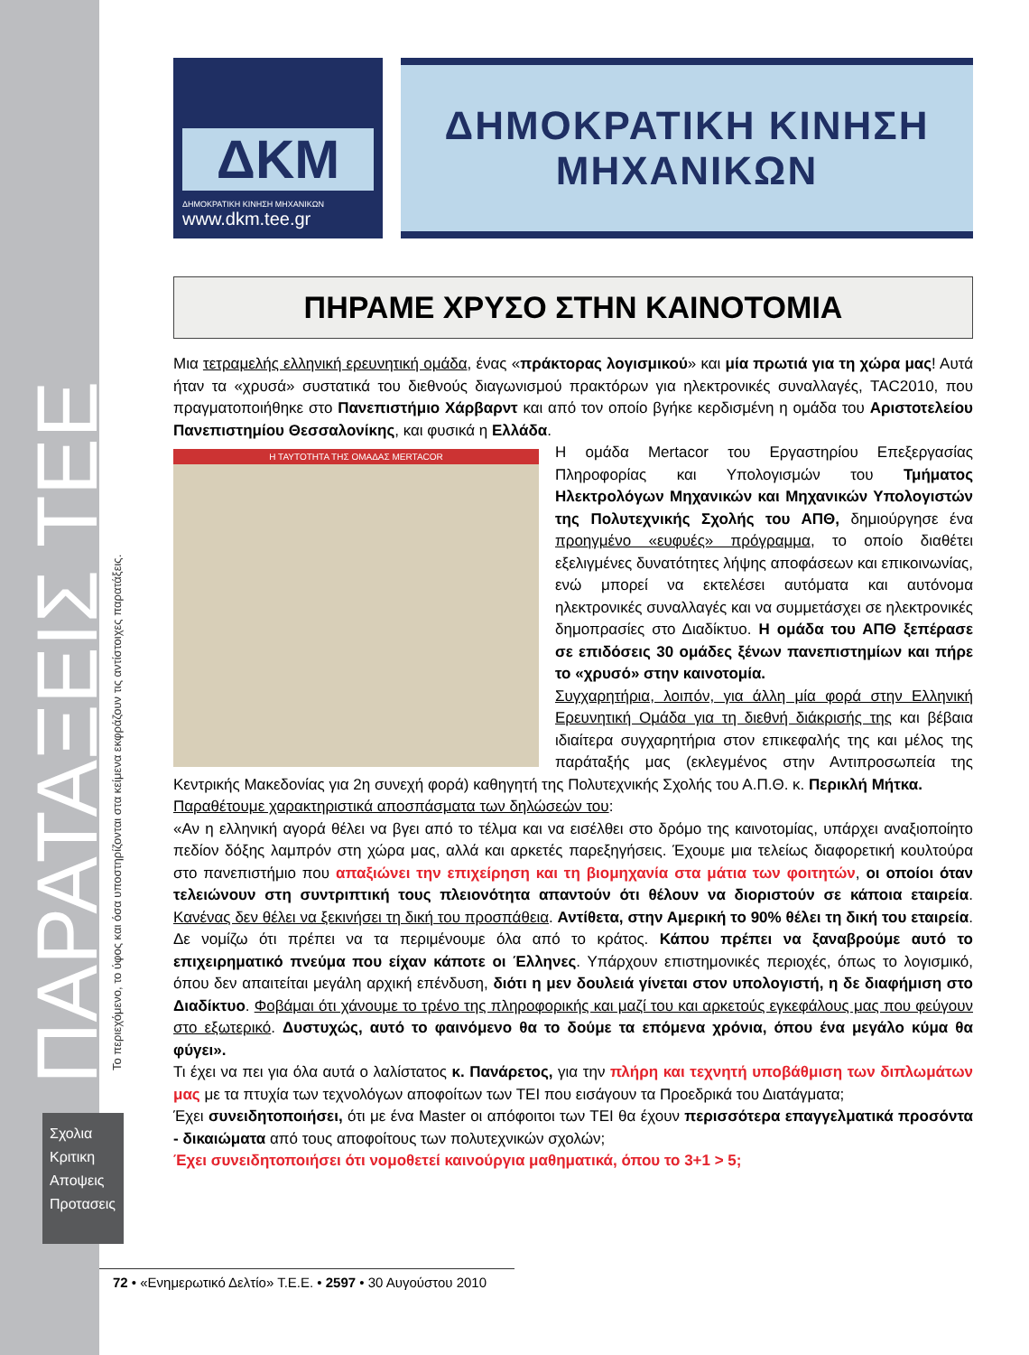ΠΑΡΑΤΑΞΕΙΣ ΤΕΕ
Το περιεχόμενο, το ύφος και όσα υποστηρίζονται στα κείμενα εκφράζουν τις αντίστοιχες παρατάξεις.
Σχολια
Κριτικη
Απoψεις
Προτασεις
ΔΚΜ
ΔΗΜΟΚΡΑΤΙΚΗ ΚΙΝΗΣΗ ΜΗΧΑΝΙΚΩΝ
www.dkm.tee.gr
ΔΗΜΟΚΡΑΤΙΚΗ ΚΙΝΗΣΗ
ΜΗΧΑΝΙΚΩΝ
ΠΗΡΑΜΕ ΧΡΥΣΟ ΣΤΗΝ ΚΑΙΝΟΤΟΜΙΑ
Μια τετραμελής ελληνική ερευνητική ομάδα, ένας «πράκτορας λογισμικού» και μία πρωτιά για τη χώρα μας! Αυτά ήταν τα «χρυσά» συστατικά του διεθνούς διαγωνισμού πρακτόρων για ηλεκτρονικές συναλλαγές, TAC2010, που πραγματοποιήθηκε στο Πανεπιστήμιο Χάρβαρντ και από τον οποίο βγήκε κερδισμένη η ομάδα του Αριστοτελείου Πανεπιστημίου Θεσσαλονίκης, και φυσικά η Ελλάδα.
Η ΤΑΥΤΟΤΗΤΑ ΤΗΣ ΟΜΑΔΑΣ MERTACOR
Η ομάδα Mertacor του Εργαστηρίου Επεξεργασίας Πληροφορίας και Υπολογισμών του Τμήματος Ηλεκτρολόγων Μηχανικών και Μηχανικών Υπολογιστών της Πολυτεχνικής Σχολής του ΑΠΘ, δημιούργησε ένα προηγμένο «ευφυές» πρόγραμμα, το οποίο διαθέτει εξελιγμένες δυνατότητες λήψης αποφάσεων και επικοινωνίας, ενώ μπορεί να εκτελέσει αυτόματα και αυτόνομα ηλεκτρονικές συναλλαγές και να συμμετάσχει σε ηλεκτρονικές δημοπρασίες στο Διαδίκτυο. Η ομάδα του ΑΠΘ ξεπέρασε σε επιδόσεις 30 ομάδες ξένων πανεπιστημίων και πήρε το «χρυσό» στην καινοτομία.
Συγχαρητήρια, λοιπόν, για άλλη μία φορά στην Ελληνική Ερευνητική Ομάδα για τη διεθνή διάκρισής της και βέβαια ιδιαίτερα συγχαρητήρια στον επικεφαλής της και μέλος της παράταξής μας (εκλεγμένος στην Αντιπροσωπεία της Κεντρικής Μακεδονίας για 2η συνεχή φορά) καθηγητή της Πολυτεχνικής Σχολής του Α.Π.Θ. κ. Περικλή Μήτκα.
Παραθέτουμε χαρακτηριστικά αποσπάσματα των δηλώσεών του:
«Αν η ελληνική αγορά θέλει να βγει από το τέλμα και να εισέλθει στο δρόμο της καινοτομίας, υπάρχει αναξιοποίητο πεδίον δόξης λαμπρόν στη χώρα μας, αλλά και αρκετές παρεξηγήσεις. Έχουμε μια τελείως διαφορετική κουλτούρα στο πανεπιστήμιο που απαξιώνει την επιχείρηση και τη βιομηχανία στα μάτια των φοιτητών, οι οποίοι όταν τελειώνουν στη συντριπτική τους πλειονότητα απαντούν ότι θέλουν να διοριστούν σε κάποια εταιρεία. Κανένας δεν θέλει να ξεκινήσει τη δική του προσπάθεια. Αντίθετα, στην Αμερική το 90% θέλει τη δική του εταιρεία. Δε νομίζω ότι πρέπει να τα περιμένουμε όλα από το κράτος. Κάπου πρέπει να ξαναβρούμε αυτό το επιχειρηματικό πνεύμα που είχαν κάποτε οι Έλληνες. Υπάρχουν επιστημονικές περιοχές, όπως το λογισμικό, όπου δεν απαιτείται μεγάλη αρχική επένδυση, διότι η μεν δουλειά γίνεται στον υπολογιστή, η δε διαφήμιση στο Διαδίκτυο. Φοβάμαι ότι χάνουμε το τρένο της πληροφορικής και μαζί του και αρκετούς εγκεφάλους μας που φεύγουν στο εξωτερικό. Δυστυχώς, αυτό το φαινόμενο θα το δούμε τα επόμενα χρόνια, όπου ένα μεγάλο κύμα θα φύγει».
Τι έχει να πει για όλα αυτά ο λαλίστατος κ. Πανάρετος, για την πλήρη και τεχνητή υποβάθμιση των διπλωμάτων μας με τα πτυχία των τεχνολόγων αποφοίτων των ΤΕΙ που εισάγουν τα Προεδρικά του Διατάγματα;
Έχει συνειδητοποιήσει, ότι με ένα Master οι απόφοιτοι των ΤΕΙ θα έχουν περισσότερα επαγγελματικά προσόντα - δικαιώματα από τους αποφοίτους των πολυτεχνικών σχολών;
Έχει συνειδητοποιήσει ότι νομοθετεί καινούργια μαθηματικά, όπου το 3+1 > 5;
72 • «Ενημερωτικό Δελτίο» Τ.Ε.Ε. • 2597 • 30 Αυγούστου 2010